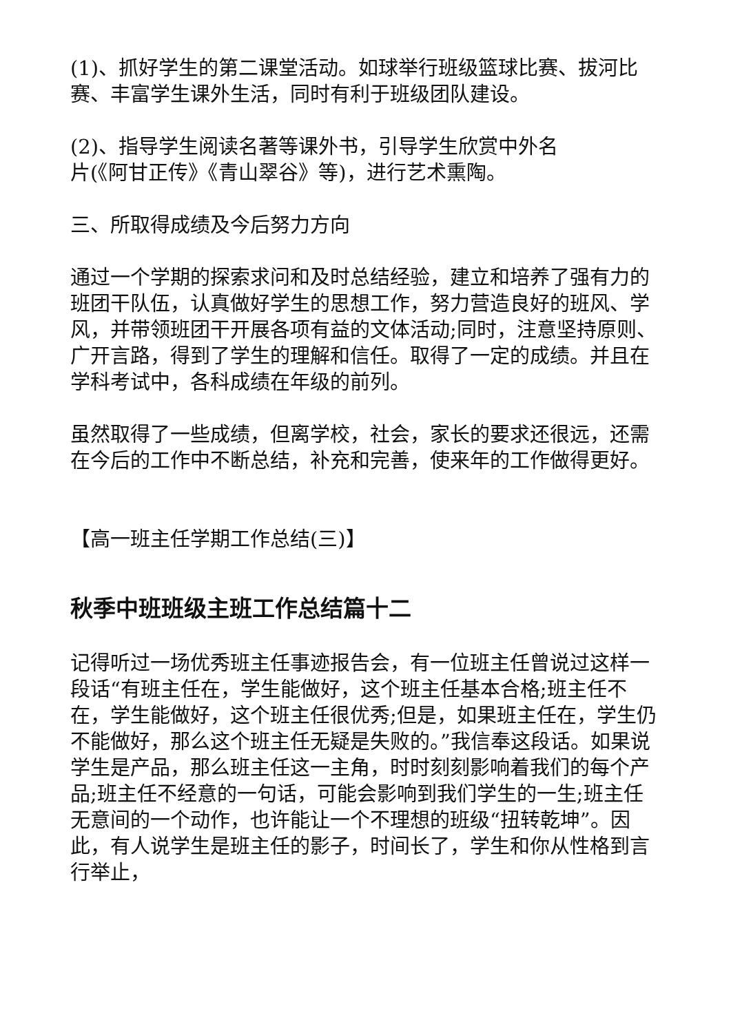(1)、抓好学生的第二课堂活动。如球举行班级篮球比赛、拔河比赛、丰富学生课外生活，同时有利于班级团队建设。
(2)、指导学生阅读名著等课外书，引导学生欣赏中外名
片(《阿甘正传》《青山翠谷》等)，进行艺术熏陶。
三、所取得成绩及今后努力方向
通过一个学期的探索求问和及时总结经验，建立和培养了强有力的班团干队伍，认真做好学生的思想工作，努力营造良好的班风、学风，并带领班团干开展各项有益的文体活动;同时，注意坚持原则、广开言路，得到了学生的理解和信任。取得了一定的成绩。并且在学科考试中，各科成绩在年级的前列。
虽然取得了一些成绩，但离学校，社会，家长的要求还很远，还需在今后的工作中不断总结，补充和完善，使来年的工作做得更好。
【高一班主任学期工作总结(三)】
秋季中班班级主班工作总结篇十二
记得听过一场优秀班主任事迹报告会，有一位班主任曾说过这样一段话“有班主任在，学生能做好，这个班主任基本合格;班主任不在，学生能做好，这个班主任很优秀;但是，如果班主任在，学生仍不能做好，那么这个班主任无疑是失败的。”我信奉这段话。如果说学生是产品，那么班主任这一主角，时时刻刻影响着我们的每个产品;班主任不经意的一句话，可能会影响到我们学生的一生;班主任无意间的一个动作，也许能让一个不理想的班级“扭转乾坤”。因此，有人说学生是班主任的影子，时间长了，学生和你从性格到言行举止，